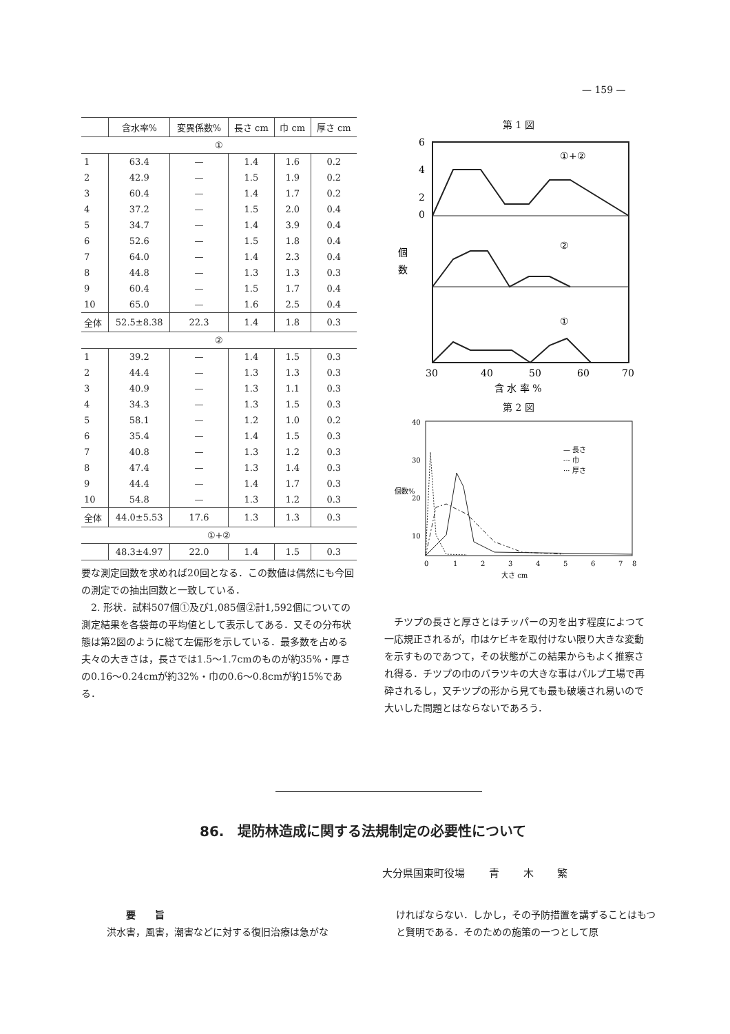— 159 —
| | 含水率% | 変異係数% | 長さ cm | 巾 cm | 厚さ cm |
| --- | --- | --- | --- | --- | --- |
| ① | | | | | |
| 1 | 63.4 | — | 1.4 | 1.6 | 0.2 |
| 2 | 42.9 | — | 1.5 | 1.9 | 0.2 |
| 3 | 60.4 | — | 1.4 | 1.7 | 0.2 |
| 4 | 37.2 | — | 1.5 | 2.0 | 0.4 |
| 5 | 34.7 | — | 1.4 | 3.9 | 0.4 |
| 6 | 52.6 | — | 1.5 | 1.8 | 0.4 |
| 7 | 64.0 | — | 1.4 | 2.3 | 0.4 |
| 8 | 44.8 | — | 1.3 | 1.3 | 0.3 |
| 9 | 60.4 | — | 1.5 | 1.7 | 0.4 |
| 10 | 65.0 | — | 1.6 | 2.5 | 0.4 |
| 全体 | 52.5±8.38 | 22.3 | 1.4 | 1.8 | 0.3 |
| ② | | | | | |
| 1 | 39.2 | — | 1.4 | 1.5 | 0.3 |
| 2 | 44.4 | — | 1.3 | 1.3 | 0.3 |
| 3 | 40.9 | — | 1.3 | 1.1 | 0.3 |
| 4 | 34.3 | — | 1.3 | 1.5 | 0.3 |
| 5 | 58.1 | — | 1.2 | 1.0 | 0.2 |
| 6 | 35.4 | — | 1.4 | 1.5 | 0.3 |
| 7 | 40.8 | — | 1.3 | 1.2 | 0.3 |
| 8 | 47.4 | — | 1.3 | 1.4 | 0.3 |
| 9 | 44.4 | — | 1.4 | 1.7 | 0.3 |
| 10 | 54.8 | — | 1.3 | 1.2 | 0.3 |
| 全体 | 44.0±5.53 | 17.6 | 1.3 | 1.3 | 0.3 |
| ①+② | | | | | |
| | 48.3±4.97 | 22.0 | 1.4 | 1.5 | 0.3 |
要な測定回数を求めれば20回となる．この数値は偶然にも今回の測定での抽出回数と一致している．
　2. 形状．試料507個①及び1,085個②計1,592個についての測定結果を各袋毎の平均値として表示してある．又その分布状態は第2図のように総て左偏形を示している．最多数を占める夫々の大きさは，長さでは1.5～1.7cmのものが約35%・厚さの0.16～0.24cmが約32%・巾の0.6～0.8cmが約15%である．
第 1 図
①+②
②
①
6
4
2
0
個
数
30
40
50
60
70
含 水 率 %
第 2 図
— 長さ
-·- 巾
··· 厚さ
40
30
20
10
個数%
0
1
2
3
4
5
6
7
8
大さ cm
　チツプの長さと厚さとはチッパーの刃を出す程度によつて一応規正されるが，巾はケビキを取付けない限り大きな変動を示すものであつて，その状態がこの結果からもよく推察され得る．チツプの巾のバラツキの大きな事はパルプ工場で再砕されるし，又チツプの形から見ても最も破壊され易いので大いした問題とはならないであろう．
86.　堤防林造成に関する法規制定の必要性について
大分県国東町役場 青 木 繁
　　要　　旨
洪水害，風害，潮害などに対する復旧治療は急がな
ければならない．しかし，その予防措置を講ずることはもつと賢明である．そのための施策の一つとして原